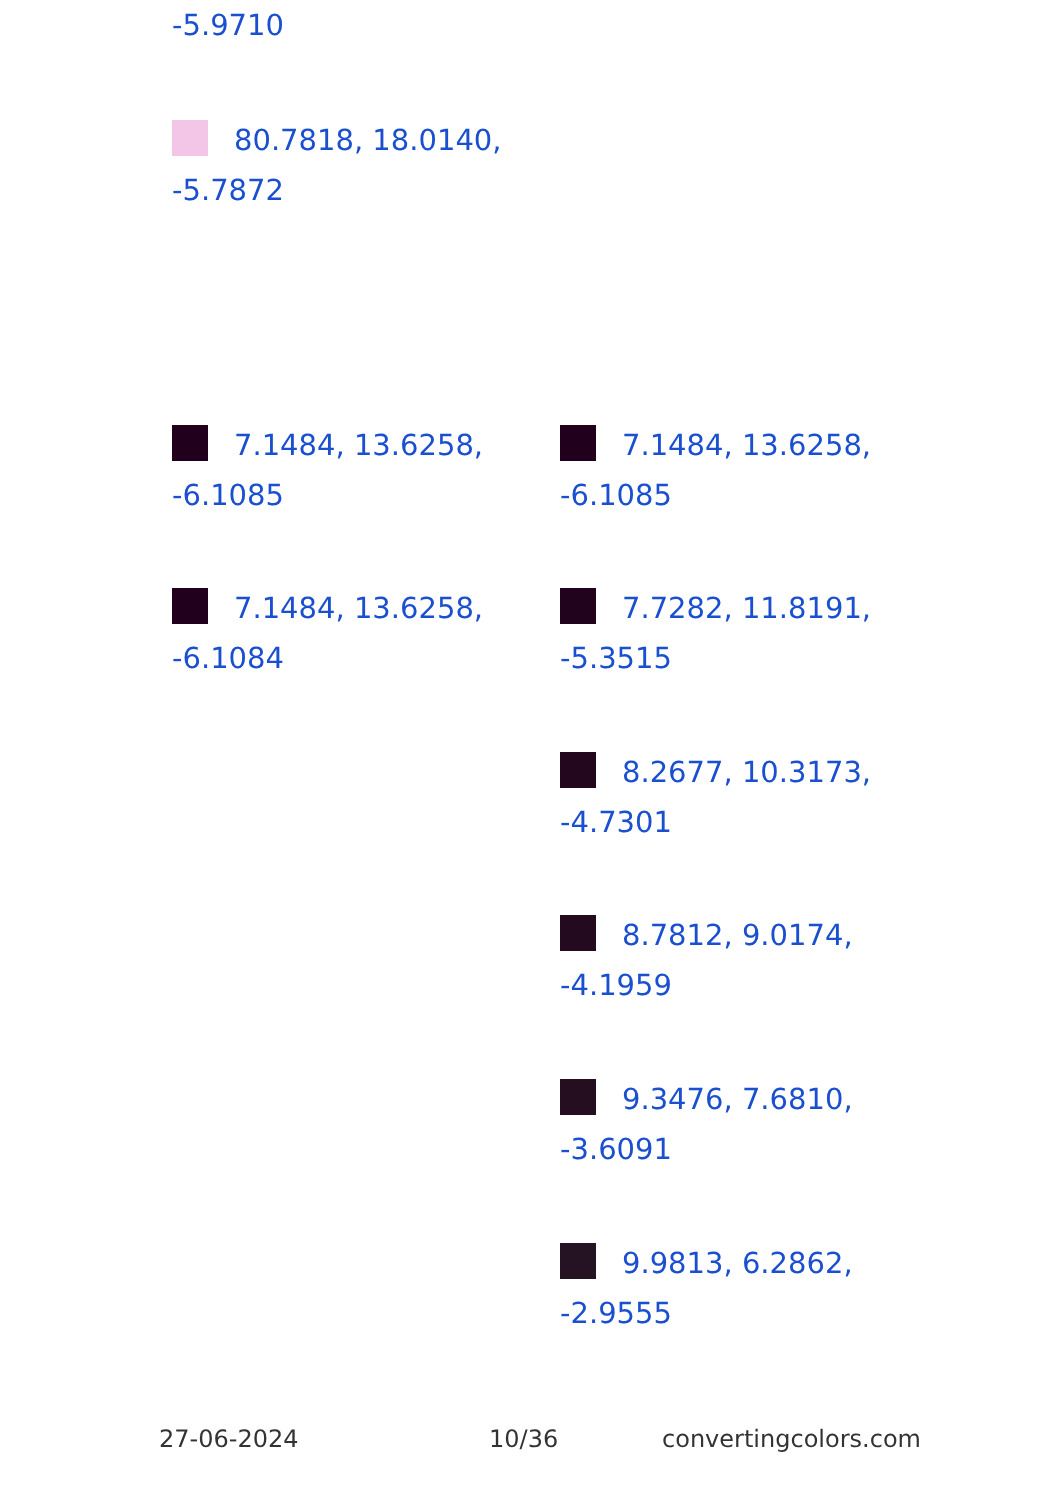-5.9710
80.7818, 18.0140, -5.7872
7.1484, 13.6258, -6.1085
7.1484, 13.6258, -6.1085
7.1484, 13.6258, -6.1084
7.7282, 11.8191, -5.3515
8.2677, 10.3173, -4.7301
8.7812, 9.0174, -4.1959
9.3476, 7.6810, -3.6091
9.9813, 6.2862, -2.9555
27-06-2024 10/36 convertingcolors.com